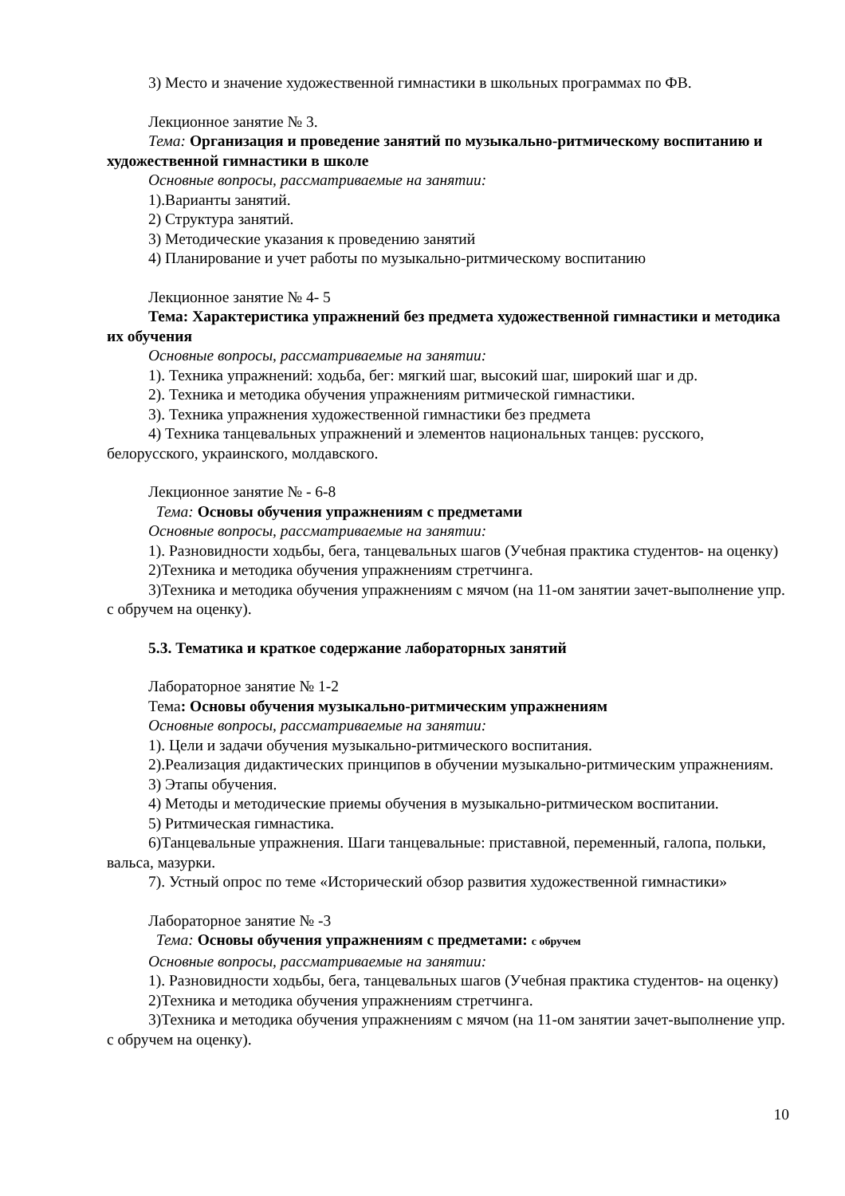3) Место и значение художественной гимнастики в школьных программах по ФВ.
Лекционное занятие № 3.
Тема: Организация и проведение занятий по музыкально-ритмическому воспитанию и художественной гимнастики в школе
Основные вопросы, рассматриваемые на занятии:
1).Варианты занятий.
2) Структура занятий.
3) Методические указания к проведению занятий
4) Планирование и учет работы по музыкально-ритмическому воспитанию
Лекционное занятие № 4- 5
Тема: Характеристика упражнений без предмета художественной гимнастики и методика их обучения
Основные вопросы, рассматриваемые на занятии:
1). Техника упражнений: ходьба, бег: мягкий шаг, высокий шаг, широкий шаг и др.
2). Техника и методика обучения упражнениям ритмической гимнастики.
3). Техника упражнения художественной гимнастики без предмета
4) Техника танцевальных упражнений и элементов национальных танцев: русского, белорусского, украинского, молдавского.
Лекционное занятие № - 6-8
Тема: Основы обучения упражнениям с предметами
Основные вопросы, рассматриваемые на занятии:
1). Разновидности ходьбы, бега, танцевальных шагов (Учебная практика студентов- на оценку)
2)Техника и методика обучения упражнениям стретчинга.
3)Техника и методика обучения упражнениям с мячом (на 11-ом занятии зачет-выполнение упр. с обручем на оценку).
5.3. Тематика и краткое содержание лабораторных занятий
Лабораторное занятие № 1-2
Тема: Основы обучения музыкально-ритмическим упражнениям
Основные вопросы, рассматриваемые на занятии:
1). Цели и задачи обучения музыкально-ритмического воспитания.
2).Реализация дидактических принципов в обучении музыкально-ритмическим упражнениям.
3) Этапы обучения.
4) Методы и методические приемы обучения в музыкально-ритмическом воспитании.
5) Ритмическая гимнастика.
6)Танцевальные упражнения. Шаги танцевальные: приставной, переменный, галопа, польки, вальса, мазурки.
7). Устный опрос по теме «Исторический обзор развития художественной гимнастики»
Лабораторное занятие № -3
Тема: Основы обучения упражнениям с предметами: с обручем
Основные вопросы, рассматриваемые на занятии:
1). Разновидности ходьбы, бега, танцевальных шагов (Учебная практика студентов- на оценку)
2)Техника и методика обучения упражнениям стретчинга.
3)Техника и методика обучения упражнениям с мячом (на 11-ом занятии зачет-выполнение упр. с обручем на оценку).
10